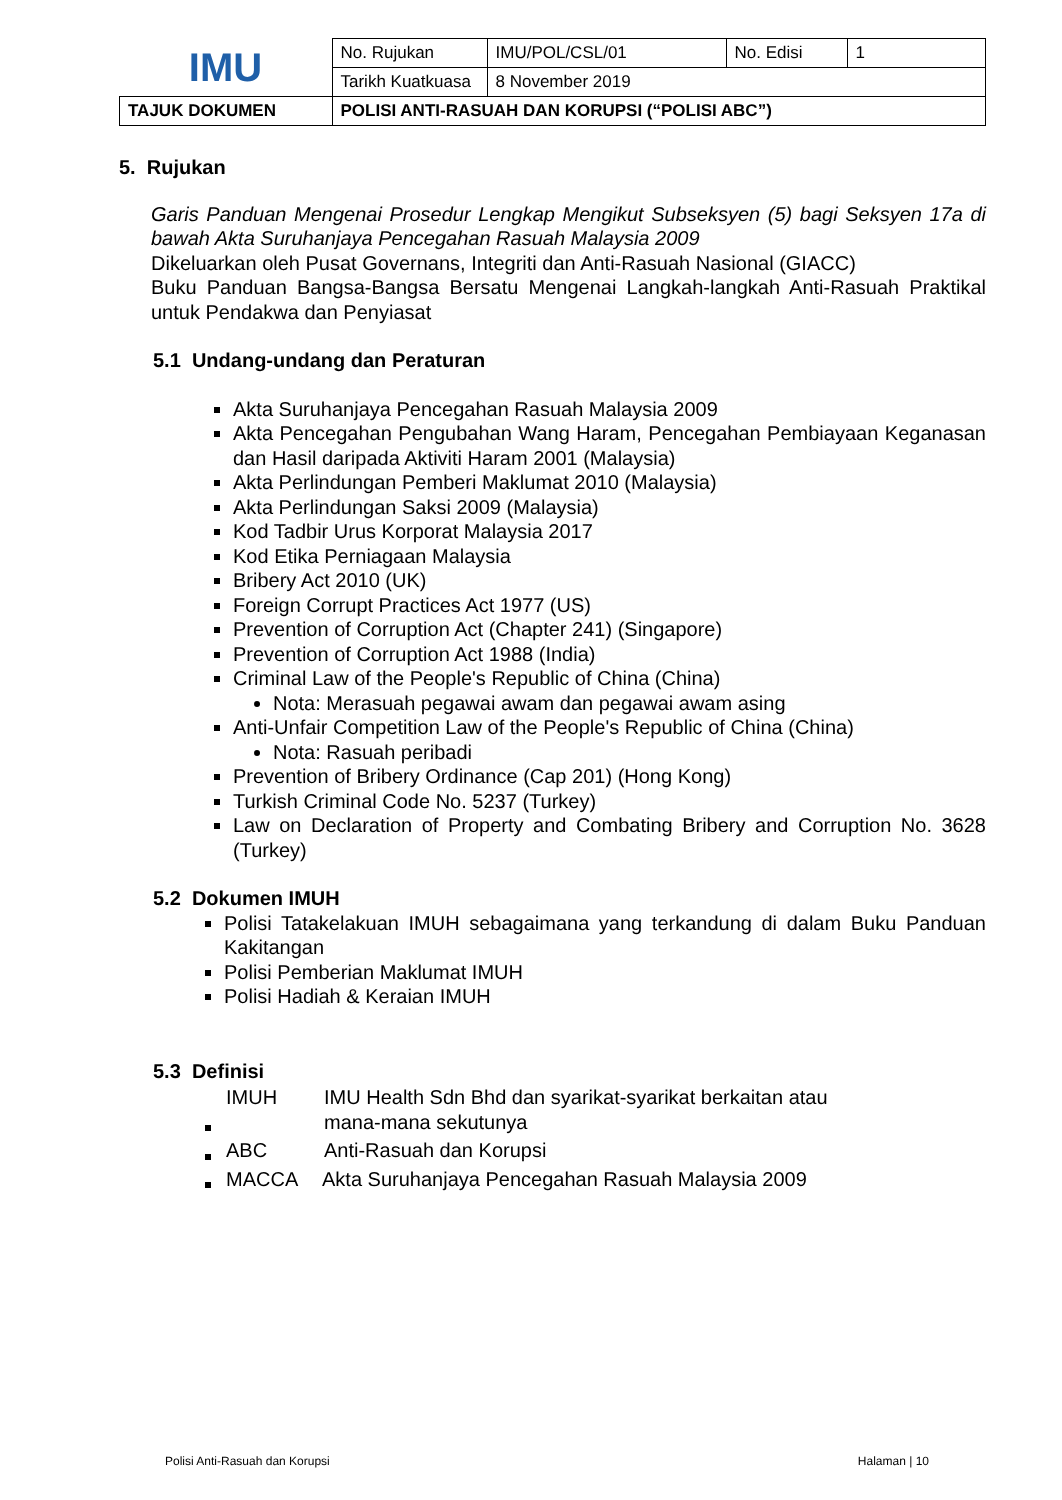| IMU | No. Rujukan | IMU/POL/CSL/01 | No. Edisi | 1 |
| | Tarikh Kuatkuasa | 8 November 2019 | | |
| TAJUK DOKUMEN | POLISI ANTI-RASUAH DAN KORUPSI (“POLISI ABC”) | | | |
5. Rujukan
Garis Panduan Mengenai Prosedur Lengkap Mengikut Subseksyen (5) bagi Seksyen 17a di bawah Akta Suruhanjaya Pencegahan Rasuah Malaysia 2009
Dikeluarkan oleh Pusat Governans, Integriti dan Anti-Rasuah Nasional (GIACC)
Buku Panduan Bangsa-Bangsa Bersatu Mengenai Langkah-langkah Anti-Rasuah Praktikal untuk Pendakwa dan Penyiasat
5.1 Undang-undang dan Peraturan
Akta Suruhanjaya Pencegahan Rasuah Malaysia 2009
Akta Pencegahan Pengubahan Wang Haram, Pencegahan Pembiayaan Keganasan dan Hasil daripada Aktiviti Haram 2001 (Malaysia)
Akta Perlindungan Pemberi Maklumat 2010 (Malaysia)
Akta Perlindungan Saksi 2009 (Malaysia)
Kod Tadbir Urus Korporat Malaysia 2017
Kod Etika Perniagaan Malaysia
Bribery Act 2010 (UK)
Foreign Corrupt Practices Act 1977 (US)
Prevention of Corruption Act (Chapter 241) (Singapore)
Prevention of Corruption Act 1988 (India)
Criminal Law of the People's Republic of China (China)
Nota: Merasuah pegawai awam dan pegawai awam asing
Anti-Unfair Competition Law of the People's Republic of China (China)
Nota: Rasuah peribadi
Prevention of Bribery Ordinance (Cap 201) (Hong Kong)
Turkish Criminal Code No. 5237 (Turkey)
Law on Declaration of Property and Combating Bribery and Corruption No. 3628 (Turkey)
5.2 Dokumen IMUH
Polisi Tatakelakuan IMUH sebagaimana yang terkandung di dalam Buku Panduan Kakitangan
Polisi Pemberian Maklumat IMUH
Polisi Hadiah & Keraian IMUH
5.3 Definisi
| IMUH | IMU Health Sdn Bhd dan syarikat-syarikat berkaitan atau mana-mana sekutunya |
| ABC | Anti-Rasuah dan Korupsi |
| MACCA | Akta Suruhanjaya Pencegahan Rasuah Malaysia 2009 |
Polisi Anti-Rasuah dan Korupsi Halaman | 10